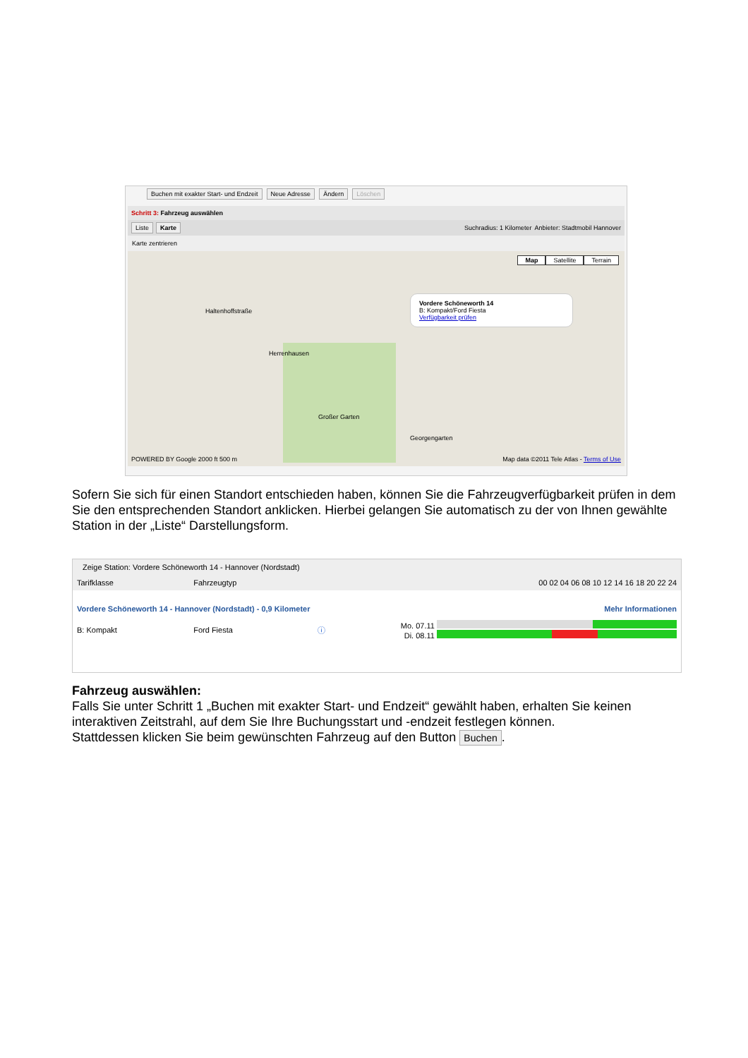Buchen mit exakter Start- und Endzeit Neue Adresse Ändern Löschen
Schritt 3: Fahrzeug auswählen
Liste Karte Suchradius: 1 Kilometer Anbieter: Stadtmobil Hannover
Karte zentrieren
Map Satellite Terrain
Haltenhoffstraße
Herrenhausen
Großer Garten
Georgengarten
Vordere Schöneworth 14
B: Kompakt/Ford Fiesta
Verfügbarkeit prüfen
POWERED BY Google 2000 ft 500 m
Map data ©2011 Tele Atlas - Terms of Use
Sofern Sie sich für einen Standort entschieden haben, können Sie die Fahrzeugverfügbarkeit prüfen in dem Sie den entsprechenden Standort anklicken. Hierbei gelangen Sie automatisch zu der von Ihnen gewählte Station in der „Liste“ Darstellungsform.
Zeige Station: Vordere Schöneworth 14 - Hannover (Nordstadt)
| Tarifklasse | Fahrzeugtyp | | 00 02 04 06 08 10 12 14 16 18 20 22 24 |
| --- | --- | --- | --- |
| Vordere Schöneworth 14 - Hannover (Nordstadt) - 0,9 Kilometer | | | Mehr Informationen |
| B: Kompakt | Ford Fiesta | ⓘ | Mo. 07.11 Di. 08.11 |
Fahrzeug auswählen:
Falls Sie unter Schritt 1 „Buchen mit exakter Start- und Endzeit“ gewählt haben, erhalten Sie keinen interaktiven Zeitstrahl, auf dem Sie Ihre Buchungsstart und -endzeit festlegen können.
Stattdessen klicken Sie beim gewünschten Fahrzeug auf den Button Buchen.